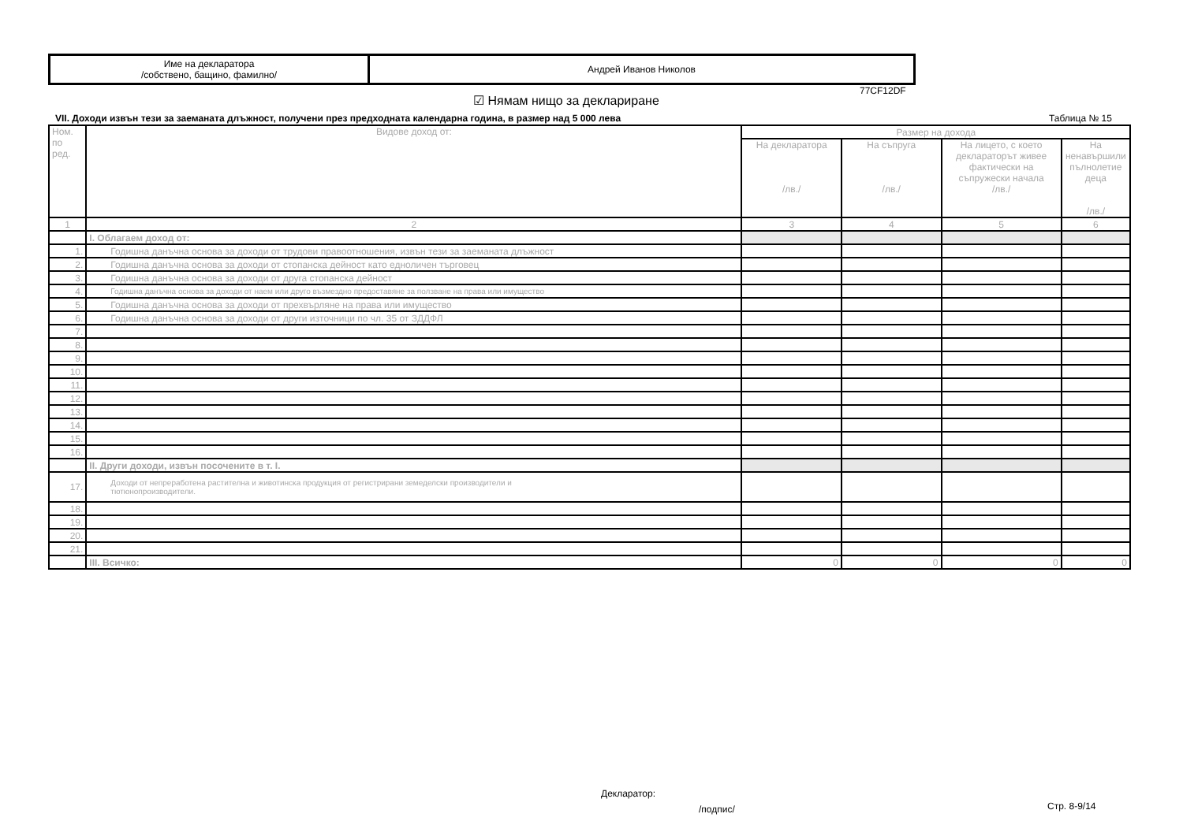| Име на декларатора /собствено, бащино, фамилно/ | Андрей Иванов Николов |
77CF12DF
☑ Нямам нищо за деклариране
VII. Доходи извън тези за заеманата длъжност, получени през предходната календарна година, в размер над 5 000 лева
Таблица № 15
| Ном. по ред. | Видове доход от: | Размер на дохода | | | |
| | | На декларатора /лв./ | На съпруга /лв./ | На лицето, с което деклараторът живее фактически на съпружески начала /лв./ | На ненавършили пълнолетие деца /лв./ |
| 1 | 2 | 3 | 4 | 5 | 6 |
| | I. Облагаем доход от: | | | | |
| 1. | Годишна данъчна основа за доходи от трудови правоотношения, извън тези за заеманата длъжност | | | | |
| 2. | Годишна данъчна основа за доходи от стопанска дейност като едноличен търговец | | | | |
| 3. | Годишна данъчна основа за доходи от друга стопанска дейност | | | | |
| 4. | Годишна данъчна основа за доходи от наем или друго възмездно предоставяне за ползване на права или имущество | | | | |
| 5. | Годишна данъчна основа за доходи от прехвърляне на права или имущество | | | | |
| 6. | Годишна данъчна основа за доходи от други източници по чл. 35 от ЗДДФЛ | | | | |
| 7. | | | | | |
| 8. | | | | | |
| 9. | | | | | |
| 10. | | | | | |
| 11. | | | | | |
| 12. | | | | | |
| 13. | | | | | |
| 14. | | | | | |
| 15. | | | | | |
| 16. | | | | | |
| | II. Други доходи, извън посочените в т. I. | | | | |
| 17. | Доходи от непреработена растителна и животинска продукция от регистрирани земеделски производители и тютюнопроизводители. | | | | |
| 18. | | | | | |
| 19. | | | | | |
| 20. | | | | | |
| 21. | | | | | |
| | III. Всичко: | 0 | 0 | 0 | 0 |
Декларатор:
/подпис/ Стр. 8-9/14